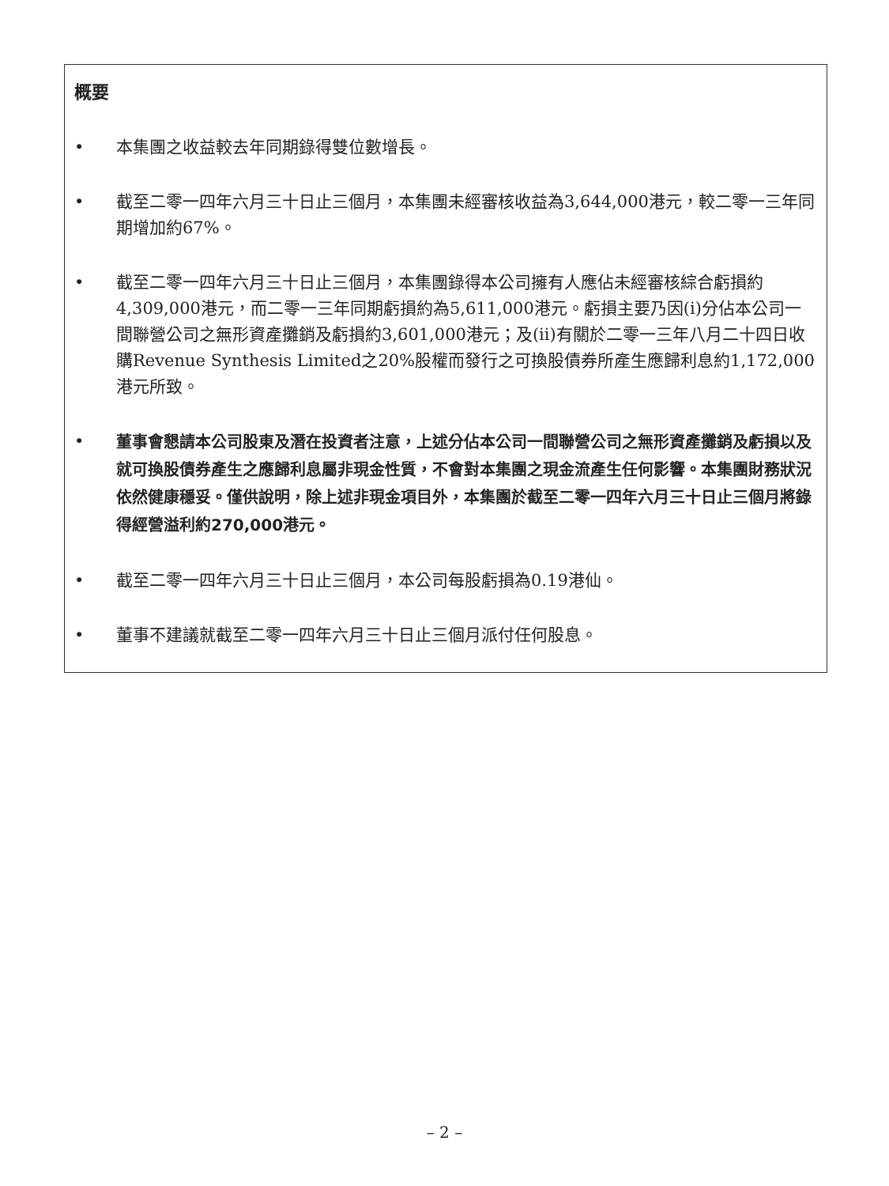概要
• 本集團之收益較去年同期錄得雙位數增長。
• 截至二零一四年六月三十日止三個月，本集團未經審核收益為3,644,000港元，較二零一三年同期增加約67%。
• 截至二零一四年六月三十日止三個月，本集團錄得本公司擁有人應佔未經審核綜合虧損約4,309,000港元，而二零一三年同期虧損約為5,611,000港元。虧損主要乃因(i)分佔本公司一間聯營公司之無形資產攤銷及虧損約3,601,000港元；及(ii)有關於二零一三年八月二十四日收購Revenue Synthesis Limited之20%股權而發行之可換股債券所產生應歸利息約1,172,000港元所致。
•
董事會懇請本公司股東及潛在投資者注意，上述分佔本公司一間聯營公司之無形資產攤銷及虧損以及就可換股債券產生之應歸利息屬非現金性質，不會對本集團之現金流產生任何影響。本集團財務狀況依然健康穩妥。僅供說明，除上述非現金項目外，本集團於截至二零一四年六月三十日止三個月將錄得經營溢利約270,000港元。
• 截至二零一四年六月三十日止三個月，本公司每股虧損為0.19港仙。
• 董事不建議就截至二零一四年六月三十日止三個月派付任何股息。
– 2 –